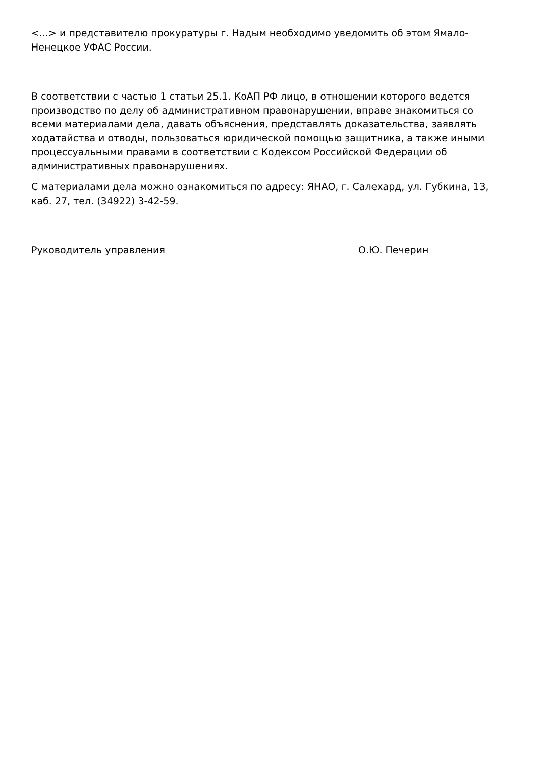<...> и представителю прокуратуры г. Надым необходимо уведомить об этом Ямало-Ненецкое УФАС России.
В соответствии с частью 1 статьи 25.1. КоАП РФ лицо, в отношении которого ведется производство по делу об административном правонарушении, вправе знакомиться со всеми материалами дела, давать объяснения, представлять доказательства, заявлять ходатайства и отводы, пользоваться юридической помощью защитника, а также иными процессуальными правами в соответствии с Кодексом Российской Федерации об административных правонарушениях.
С материалами дела можно ознакомиться по адресу: ЯНАО, г. Салехард, ул. Губкина, 13, каб. 27, тел. (34922) 3-42-59.
Руководитель управления О.Ю. Печерин